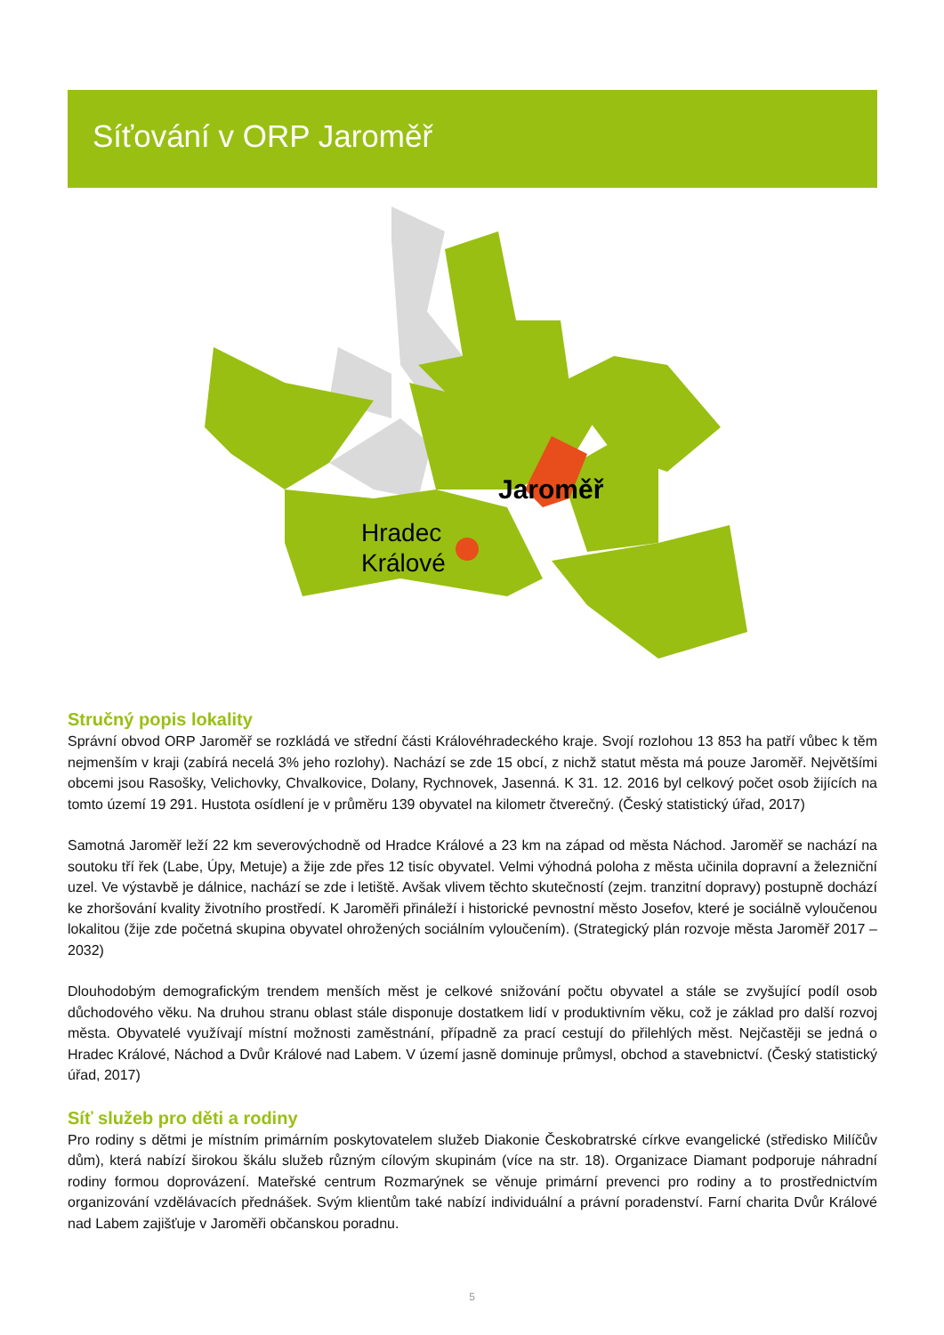Síťování v ORP Jaroměř
Jaroměř
Hradec
Králové
Stručný popis lokality
Správní obvod ORP Jaroměř se rozkládá ve střední části Královéhradeckého kraje. Svojí rozlohou 13 853 ha patří vůbec k těm nejmenším v kraji (zabírá necelá 3% jeho rozlohy). Nachází se zde 15 obcí, z nichž statut města má pouze Jaroměř. Největšími obcemi jsou Rasošky, Velichovky, Chvalkovice, Dolany, Rychnovek, Jasenná. K 31. 12. 2016 byl celkový počet osob žijících na tomto území 19 291. Hustota osídlení je v průměru 139 obyvatel na kilometr čtverečný. (Český statistický úřad, 2017)
Samotná Jaroměř leží 22 km severovýchodně od Hradce Králové a 23 km na západ od města Náchod. Jaroměř se nachází na soutoku tří řek (Labe, Úpy, Metuje) a žije zde přes 12 tisíc obyvatel. Velmi výhodná poloha z města učinila dopravní a železniční uzel. Ve výstavbě je dálnice, nachází se zde i letiště. Avšak vlivem těchto skutečností (zejm. tranzitní dopravy) postupně dochází ke zhoršování kvality životního prostředí. K Jaroměři přináleží i historické pevnostní město Josefov, které je sociálně vyloučenou lokalitou (žije zde početná skupina obyvatel ohrožených sociálním vyloučením). (Strategický plán rozvoje města Jaroměř 2017 – 2032)
Dlouhodobým demografickým trendem menších měst je celkové snižování počtu obyvatel a stále se zvyšující podíl osob důchodového věku. Na druhou stranu oblast stále disponuje dostatkem lidí v produktivním věku, což je základ pro další rozvoj města. Obyvatelé využívají místní možnosti zaměstnání, případně za prací cestují do přilehlých měst. Nejčastěji se jedná o Hradec Králové, Náchod a Dvůr Králové nad Labem. V území jasně dominuje průmysl, obchod a stavebnictví. (Český statistický úřad, 2017)
Síť služeb pro děti a rodiny
Pro rodiny s dětmi je místním primárním poskytovatelem služeb Diakonie Českobratrské církve evangelické (středisko Milíčův dům), která nabízí širokou škálu služeb různým cílovým skupinám (více na str. 18). Organizace Diamant podporuje náhradní rodiny formou doprovázení. Mateřské centrum Rozmarýnek se věnuje primární prevenci pro rodiny a to prostřednictvím organizování vzdělávacích přednášek. Svým klientům také nabízí individuální a právní poradenství. Farní charita Dvůr Králové nad Labem zajišťuje v Jaroměři občanskou poradnu.
5